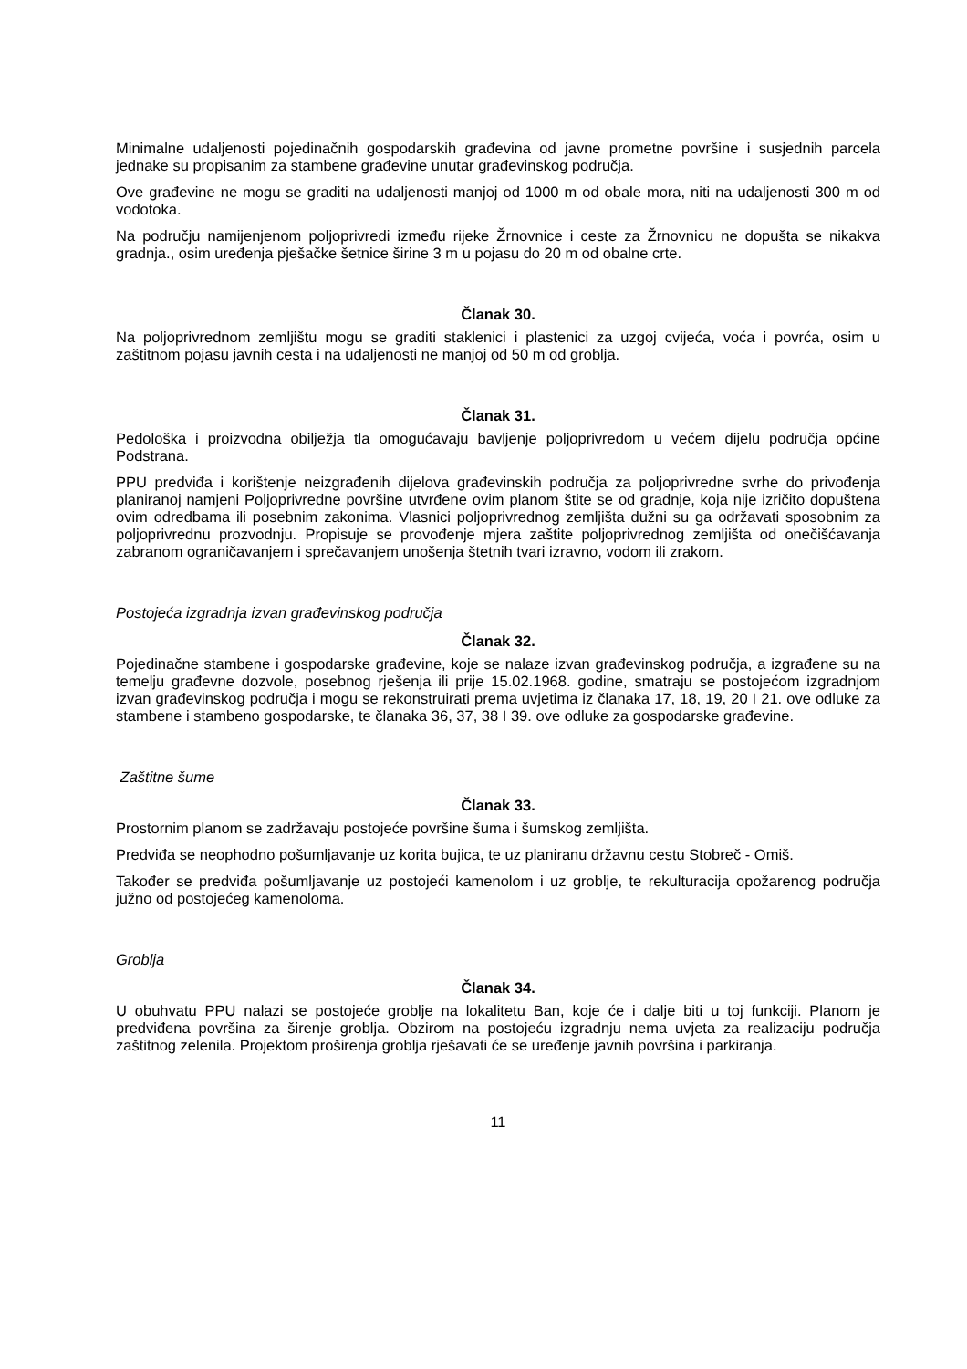Minimalne udaljenosti pojedinačnih gospodarskih građevina od javne prometne površine i susjednih parcela jednake su propisanim za stambene građevine unutar građevinskog područja.
Ove građevine ne mogu se graditi na udaljenosti manjoj od 1000 m od obale mora, niti na udaljenosti 300 m od vodotoka.
Na području namijenjenom poljoprivredi između rijeke Žrnovnice i ceste za Žrnovnicu ne dopušta se nikakva gradnja., osim uređenja pješačke šetnice širine 3 m u pojasu do 20 m od obalne crte.
Članak 30.
Na poljoprivrednom zemljištu mogu se graditi staklenici i plastenici za uzgoj cvijeća, voća i povrća, osim u zaštitnom pojasu javnih cesta i na udaljenosti ne manjoj od 50 m od groblja.
Članak 31.
Pedološka i proizvodna obilježja tla omogućavaju bavljenje poljoprivredom u većem dijelu područja općine Podstrana.
PPU predviđa i korištenje neizgrađenih dijelova građevinskih područja za poljoprivredne svrhe do privođenja planiranoj namjeni Poljoprivredne površine utvrđene ovim planom štite se od gradnje, koja nije izričito dopuštena ovim odredbama ili posebnim zakonima. Vlasnici poljoprivrednog zemljišta dužni su ga održavati sposobnim za poljoprivrednu prozvodnju. Propisuje se provođenje mjera zaštite poljoprivrednog zemljišta od onečišćavanja zabranom ograničavanjem i sprečavanjem unošenja štetnih tvari izravno, vodom ili zrakom.
Postojeća izgradnja izvan građevinskog područja
Članak 32.
Pojedinačne stambene i gospodarske građevine, koje se nalaze izvan građevinskog područja, a izgrađene su na temelju građevne dozvole, posebnog rješenja ili prije 15.02.1968. godine, smatraju se postojećom izgradnjom izvan građevinskog područja i mogu se rekonstruirati prema uvjetima iz članaka 17, 18, 19, 20 I 21. ove odluke za stambene i stambeno gospodarske, te članaka 36, 37, 38 I 39. ove odluke za gospodarske građevine.
Zaštitne šume
Članak 33.
Prostornim planom se zadržavaju postojeće površine šuma i šumskog zemljišta.
Predviđa se neophodno pošumljavanje uz korita bujica, te uz planiranu državnu cestu Stobreč - Omiš.
Također se predviđa pošumljavanje uz postojeći kamenolom i uz groblje, te rekulturacija opožarenog područja južno od postojećeg kamenoloma.
Groblja
Članak 34.
U obuhvatu PPU nalazi se postojeće groblje na lokalitetu Ban, koje će i dalje biti u toj funkciji. Planom je predviđena površina za širenje groblja. Obzirom na postojeću izgradnju nema uvjeta za realizaciju područja zaštitnog zelenila. Projektom proširenja groblja rješavati će se uređenje javnih površina i parkiranja.
11